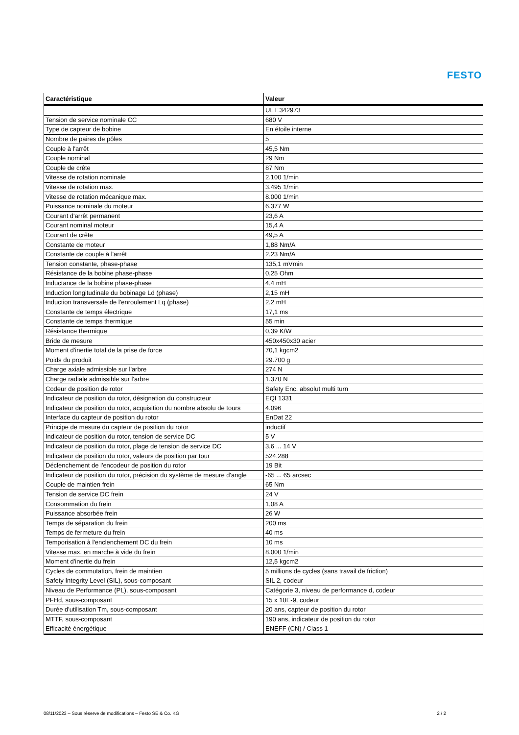FESTO
| Caractéristique | Valeur |
| --- | --- |
| | UL E342973 |
| Tension de service nominale CC | 680 V |
| Type de capteur de bobine | En étoile interne |
| Nombre de paires de pôles | 5 |
| Couple à l'arrêt | 45,5 Nm |
| Couple nominal | 29 Nm |
| Couple de crête | 87 Nm |
| Vitesse de rotation nominale | 2.100 1/min |
| Vitesse de rotation max. | 3.495 1/min |
| Vitesse de rotation mécanique max. | 8.000 1/min |
| Puissance nominale du moteur | 6.377 W |
| Courant d'arrêt permanent | 23,6 A |
| Courant nominal moteur | 15,4 A |
| Courant de crête | 49,5 A |
| Constante de moteur | 1,88 Nm/A |
| Constante de couple à l'arrêt | 2,23 Nm/A |
| Tension constante, phase-phase | 135,1 mVmin |
| Résistance de la bobine phase-phase | 0,25 Ohm |
| Inductance de la bobine phase-phase | 4,4 mH |
| Induction longitudinale du bobinage Ld (phase) | 2,15 mH |
| Induction transversale de l'enroulement Lq (phase) | 2,2 mH |
| Constante de temps électrique | 17,1 ms |
| Constante de temps thermique | 55 min |
| Résistance thermique | 0,39 K/W |
| Bride de mesure | 450x450x30 acier |
| Moment d'inertie total de la prise de force | 70,1 kgcm2 |
| Poids du produit | 29.700 g |
| Charge axiale admissible sur l'arbre | 274 N |
| Charge radiale admissible sur l'arbre | 1.370 N |
| Codeur de position de rotor | Safety Enc. absolut multi turn |
| Indicateur de position du rotor, désignation du constructeur | EQI 1331 |
| Indicateur de position du rotor, acquisition du nombre absolu de tours | 4.096 |
| Interface du capteur de position du rotor | EnDat 22 |
| Principe de mesure du capteur de position du rotor | inductif |
| Indicateur de position du rotor, tension de service DC | 5 V |
| Indicateur de position du rotor, plage de tension de service DC | 3,6 ... 14 V |
| Indicateur de position du rotor, valeurs de position par tour | 524.288 |
| Déclenchement de l'encodeur de position du rotor | 19 Bit |
| Indicateur de position du rotor, précision du système de mesure d'angle | -65 ... 65 arcsec |
| Couple de maintien frein | 65 Nm |
| Tension de service DC frein | 24 V |
| Consommation du frein | 1,08 A |
| Puissance absorbée frein | 26 W |
| Temps de séparation du frein | 200 ms |
| Temps de fermeture du frein | 40 ms |
| Temporisation à l'enclenchement DC du frein | 10 ms |
| Vitesse max. en marche à vide du frein | 8.000 1/min |
| Moment d'inertie du frein | 12,5 kgcm2 |
| Cycles de commutation, frein de maintien | 5 millions de cycles (sans travail de friction) |
| Safety Integrity Level (SIL), sous-composant | SIL 2, codeur |
| Niveau de Performance (PL), sous-composant | Catégorie 3, niveau de performance d, codeur |
| PFHd, sous-composant | 15 x 10E-9, codeur |
| Durée d'utilisation Tm, sous-composant | 20 ans, capteur de position du rotor |
| MTTF, sous-composant | 190 ans, indicateur de position du rotor |
| Efficacité énergétique | ENEFF (CN) / Class 1 |
08/11/2023 – Sous réserve de modifications – Festo SE & Co. KG 2 / 2